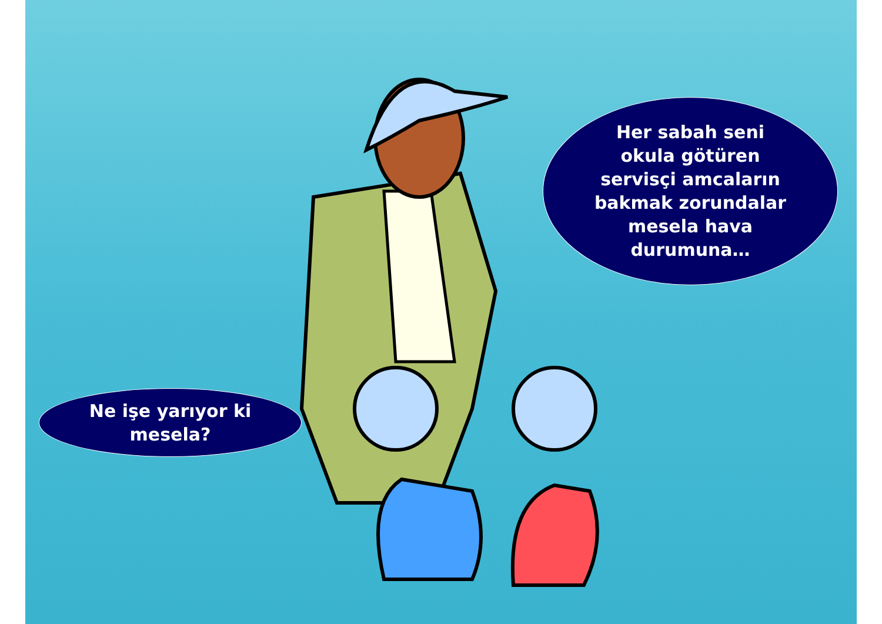Her sabah seni
okula götüren
servisçi amcaların
bakmak zorundalar
mesela hava
durumuna…
Ne işe yarıyor ki
mesela?